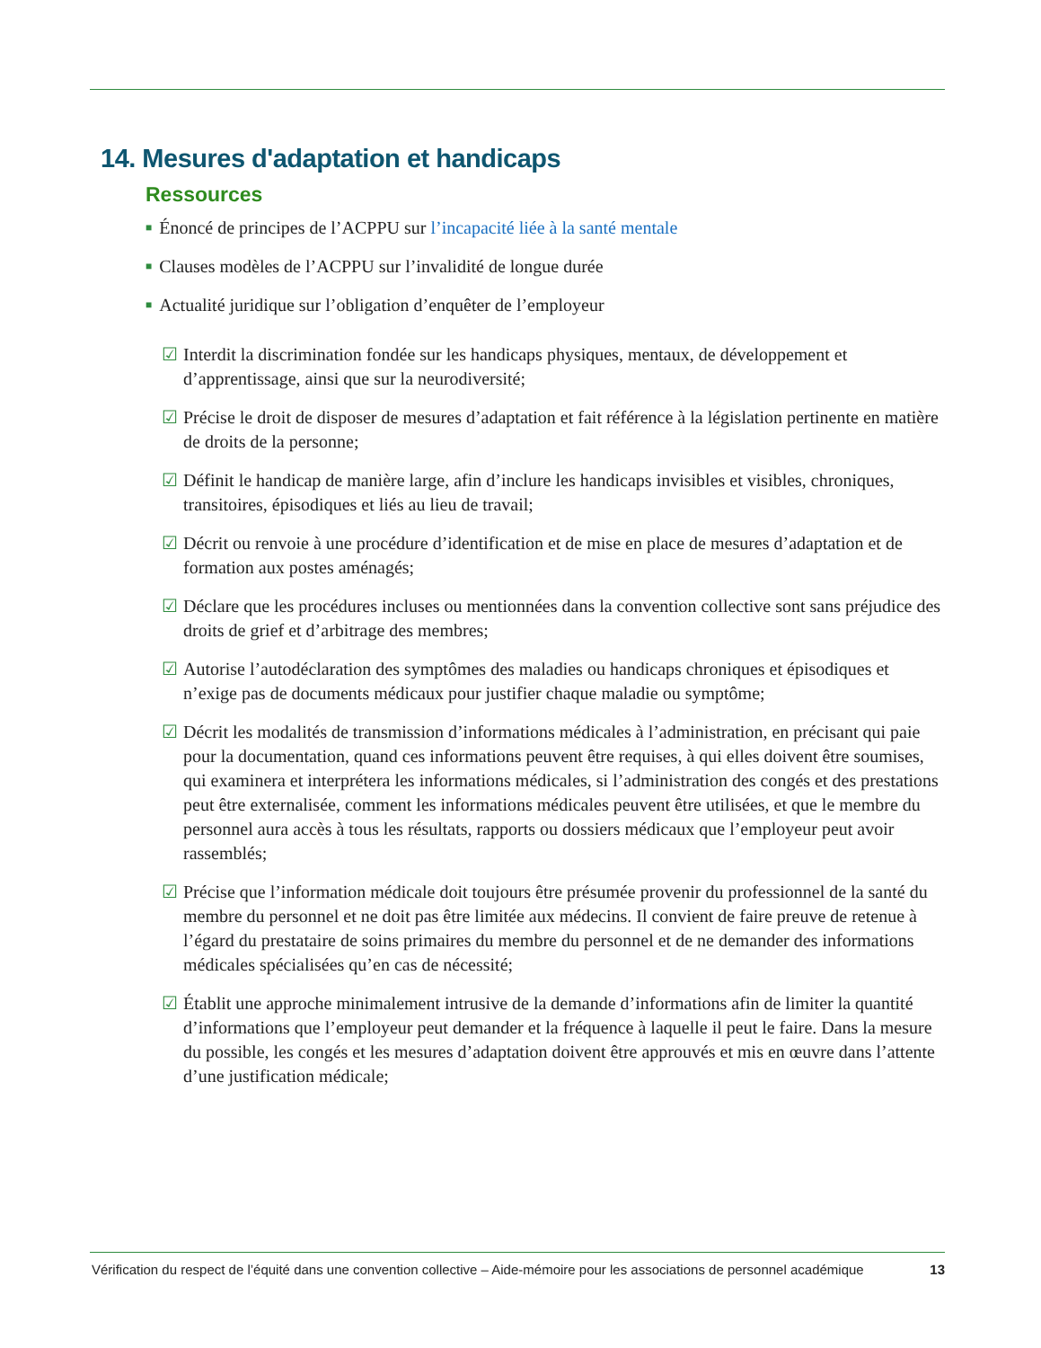14. Mesures d'adaptation et handicaps
Ressources
■ Énoncé de principes de l’ACPPU sur l’incapacité liée à la santé mentale
■ Clauses modèles de l’ACPPU sur l’invalidité de longue durée
■ Actualité juridique sur l’obligation d’enquêter de l’employeur
☑ Interdit la discrimination fondée sur les handicaps physiques, mentaux, de développement et d’apprentissage, ainsi que sur la neurodiversité;
☑ Précise le droit de disposer de mesures d’adaptation et fait référence à la législation pertinente en matière de droits de la personne;
☑ Définit le handicap de manière large, afin d’inclure les handicaps invisibles et visibles, chroniques, transitoires, épisodiques et liés au lieu de travail;
☑ Décrit ou renvoie à une procédure d’identification et de mise en place de mesures d’adaptation et de formation aux postes aménagés;
☑ Déclare que les procédures incluses ou mentionnées dans la convention collective sont sans préjudice des droits de grief et d’arbitrage des membres;
☑ Autorise l’autodéclaration des symptômes des maladies ou handicaps chroniques et épisodiques et n’exige pas de documents médicaux pour justifier chaque maladie ou symptôme;
☑ Décrit les modalités de transmission d’informations médicales à l’administration, en précisant qui paie pour la documentation, quand ces informations peuvent être requises, à qui elles doivent être soumises, qui examinera et interprétera les informations médicales, si l’administration des congés et des prestations peut être externalisée, comment les informations médicales peuvent être utilisées, et que le membre du personnel aura accès à tous les résultats, rapports ou dossiers médicaux que l’employeur peut avoir rassemblés;
☑ Précise que l’information médicale doit toujours être présumée provenir du professionnel de la santé du membre du personnel et ne doit pas être limitée aux médecins. Il convient de faire preuve de retenue à l’égard du prestataire de soins primaires du membre du personnel et de ne demander des informations médicales spécialisées qu’en cas de nécessité;
☑ Établit une approche minimalement intrusive de la demande d’informations afin de limiter la quantité d’informations que l’employeur peut demander et la fréquence à laquelle il peut le faire. Dans la mesure du possible, les congés et les mesures d’adaptation doivent être approuvés et mis en œuvre dans l’attente d’une justification médicale;
Vérification du respect de l’équité dans une convention collective – Aide-mémoire pour les associations de personnel académique 13